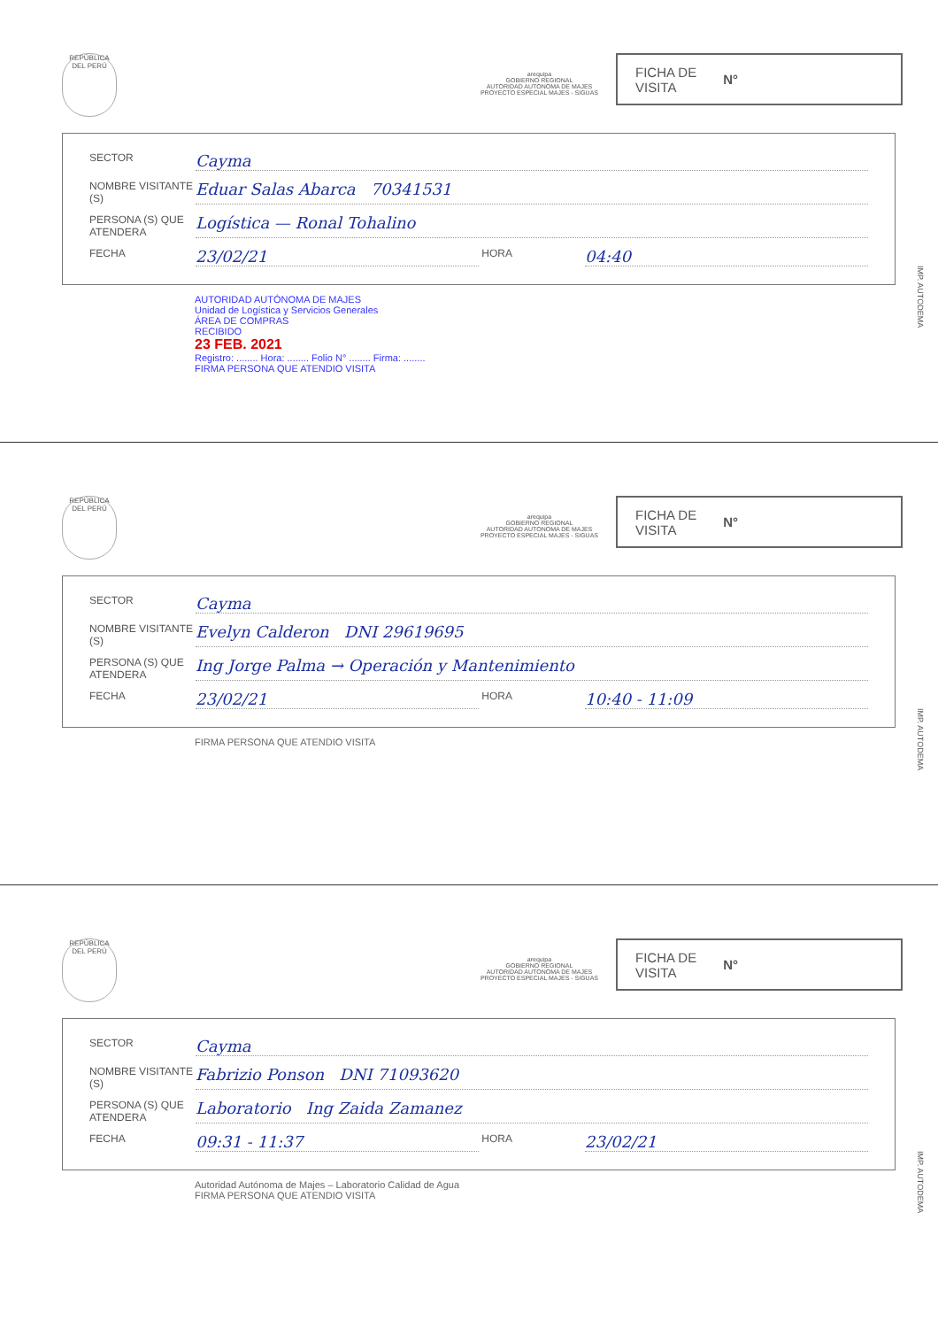REPÚBLICA DEL PERÚ
arequipa
GOBIERNO REGIONAL
AUTORIDAD AUTONOMA DE MAJES
PROYECTO ESPECIAL MAJES - SIGUAS
FICHA DE
VISITA N°
SECTOR Cayma
NOMBRE VISITANTE (S) Eduar Salas Abarca 70341531
PERSONA (S) QUE ATENDERA Logística — Ronal Tohalino
FECHA 23/02/21 HORA 04:40
AUTORIDAD AUTÓNOMA DE MAJES
Unidad de Logística y Servicios Generales
ÁREA DE COMPRAS
RECIBIDO
23 FEB. 2021
Registro: ........ Hora: ........ Folio N° ........ Firma: ........
FIRMA PERSONA QUE ATENDIO VISITA
IMP. AUTODEMA
REPÚBLICA DEL PERÚ
arequipa
GOBIERNO REGIONAL
AUTORIDAD AUTONOMA DE MAJES
PROYECTO ESPECIAL MAJES - SIGUAS
FICHA DE
VISITA N°
SECTOR Cayma
NOMBRE VISITANTE (S) Evelyn Calderon DNI 29619695
PERSONA (S) QUE ATENDERA Ing Jorge Palma → Operación y Mantenimiento
FECHA 23/02/21 HORA 10:40 - 11:09
FIRMA PERSONA QUE ATENDIO VISITA
IMP. AUTODEMA
REPÚBLICA DEL PERÚ
arequipa
GOBIERNO REGIONAL
AUTORIDAD AUTONOMA DE MAJES
PROYECTO ESPECIAL MAJES - SIGUAS
FICHA DE
VISITA N°
SECTOR Cayma
NOMBRE VISITANTE (S) Fabrizio Ponson DNI 71093620
PERSONA (S) QUE ATENDERA Laboratorio Ing Zaida Zamanez
FECHA 09:31 - 11:37 HORA 23/02/21
Autoridad Autónoma de Majes – Laboratorio Calidad de Agua
FIRMA PERSONA QUE ATENDIO VISITA
IMP. AUTODEMA